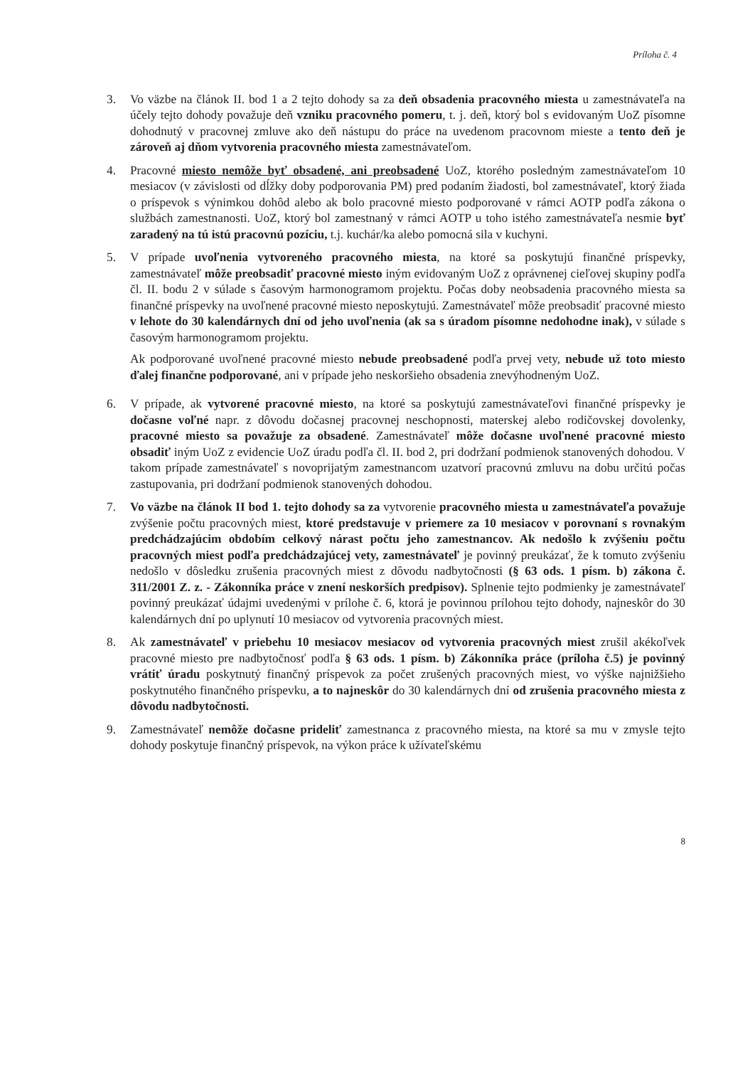Príloha č. 4
3. Vo väzbe na článok II. bod 1 a 2 tejto dohody sa za deň obsadenia pracovného miesta u zamestnávateľa na účely tejto dohody považuje deň vzniku pracovného pomeru, t. j. deň, ktorý bol s evidovaným UoZ písomne dohodnutý v pracovnej zmluve ako deň nástupu do práce na uvedenom pracovnom mieste a tento deň je zároveň aj dňom vytvorenia pracovného miesta zamestnávateľom.
4. Pracovné miesto nemôže byť obsadené, ani preobsadené UoZ, ktorého posledným zamestnávateľom 10 mesiacov (v závislosti od dĺžky doby podporovania PM) pred podaním žiadosti, bol zamestnávateľ, ktorý žiada o príspevok s výnimkou dohôd alebo ak bolo pracovné miesto podporované v rámci AOTP podľa zákona o službách zamestnanosti. UoZ, ktorý bol zamestnaný v rámci AOTP u toho istého zamestnávateľa nesmie byť zaradený na tú istú pracovnú pozíciu, t.j. kuchár/ka alebo pomocná sila v kuchyni.
5. V prípade uvoľnenia vytvoreného pracovného miesta, na ktoré sa poskytujú finančné príspevky, zamestnávateľ môže preobsadiť pracovné miesto iným evidovaným UoZ z oprávnenej cieľovej skupiny podľa čl. II. bodu 2 v súlade s časovým harmonogramom projektu. Počas doby neobsadenia pracovného miesta sa finančné príspevky na uvoľnené pracovné miesto neposkytujú. Zamestnávateľ môže preobsadiť pracovné miesto v lehote do 30 kalendárnych dní od jeho uvoľnenia (ak sa s úradom písomne nedohodne inak), v súlade s časovým harmonogramom projektu.
Ak podporované uvoľnené pracovné miesto nebude preobsadené podľa prvej vety, nebude už toto miesto ďalej finančne podporované, ani v prípade jeho neskoršieho obsadenia znevýhodneným UoZ.
6. V prípade, ak vytvorené pracovné miesto, na ktoré sa poskytujú zamestnávateľovi finančné príspevky je dočasne voľné napr. z dôvodu dočasnej pracovnej neschopnosti, materskej alebo rodičovskej dovolenky, pracovné miesto sa považuje za obsadené. Zamestnávateľ môže dočasne uvoľnené pracovné miesto obsadiť iným UoZ z evidencie UoZ úradu podľa čl. II. bod 2, pri dodržaní podmienok stanovených dohodou. V takom prípade zamestnávateľ s novoprijatým zamestnancom uzatvorí pracovnú zmluvu na dobu určitú počas zastupovania, pri dodržaní podmienok stanovených dohodou.
7. Vo väzbe na článok II bod 1. tejto dohody sa za vytvorenie pracovného miesta u zamestnávateľa považuje zvýšenie počtu pracovných miest, ktoré predstavuje v priemere za 10 mesiacov v porovnaní s rovnakým predchádzajúcim obdobím celkový nárast počtu jeho zamestnancov. Ak nedošlo k zvýšeniu počtu pracovných miest podľa predchádzajúcej vety, zamestnávateľ je povinný preukázať, že k tomuto zvýšeniu nedošlo v dôsledku zrušenia pracovných miest z dôvodu nadbytočnosti (§ 63 ods. 1 písm. b) zákona č. 311/2001 Z. z. - Zákonníka práce v znení neskorších predpisov). Splnenie tejto podmienky je zamestnávateľ povinný preukázať údajmi uvedenými v prílohe č. 6, ktorá je povinnou prílohou tejto dohody, najneskôr do 30 kalendárnych dní po uplynutí 10 mesiacov od vytvorenia pracovných miest.
8. Ak zamestnávateľ v priebehu 10 mesiacov mesiacov od vytvorenia pracovných miest zrušil akékoľvek pracovné miesto pre nadbytočnosť podľa § 63 ods. 1 písm. b) Zákonníka práce (príloha č.5) je povinný vrátiť úradu poskytnutý finančný príspevok za počet zrušených pracovných miest, vo výške najnižšieho poskytnutého finančného príspevku, a to najneskôr do 30 kalendárnych dní od zrušenia pracovného miesta z dôvodu nadbytočnosti.
9. Zamestnávateľ nemôže dočasne prideliť zamestnanca z pracovného miesta, na ktoré sa mu v zmysle tejto dohody poskytuje finančný príspevok, na výkon práce k užívateľskému
8